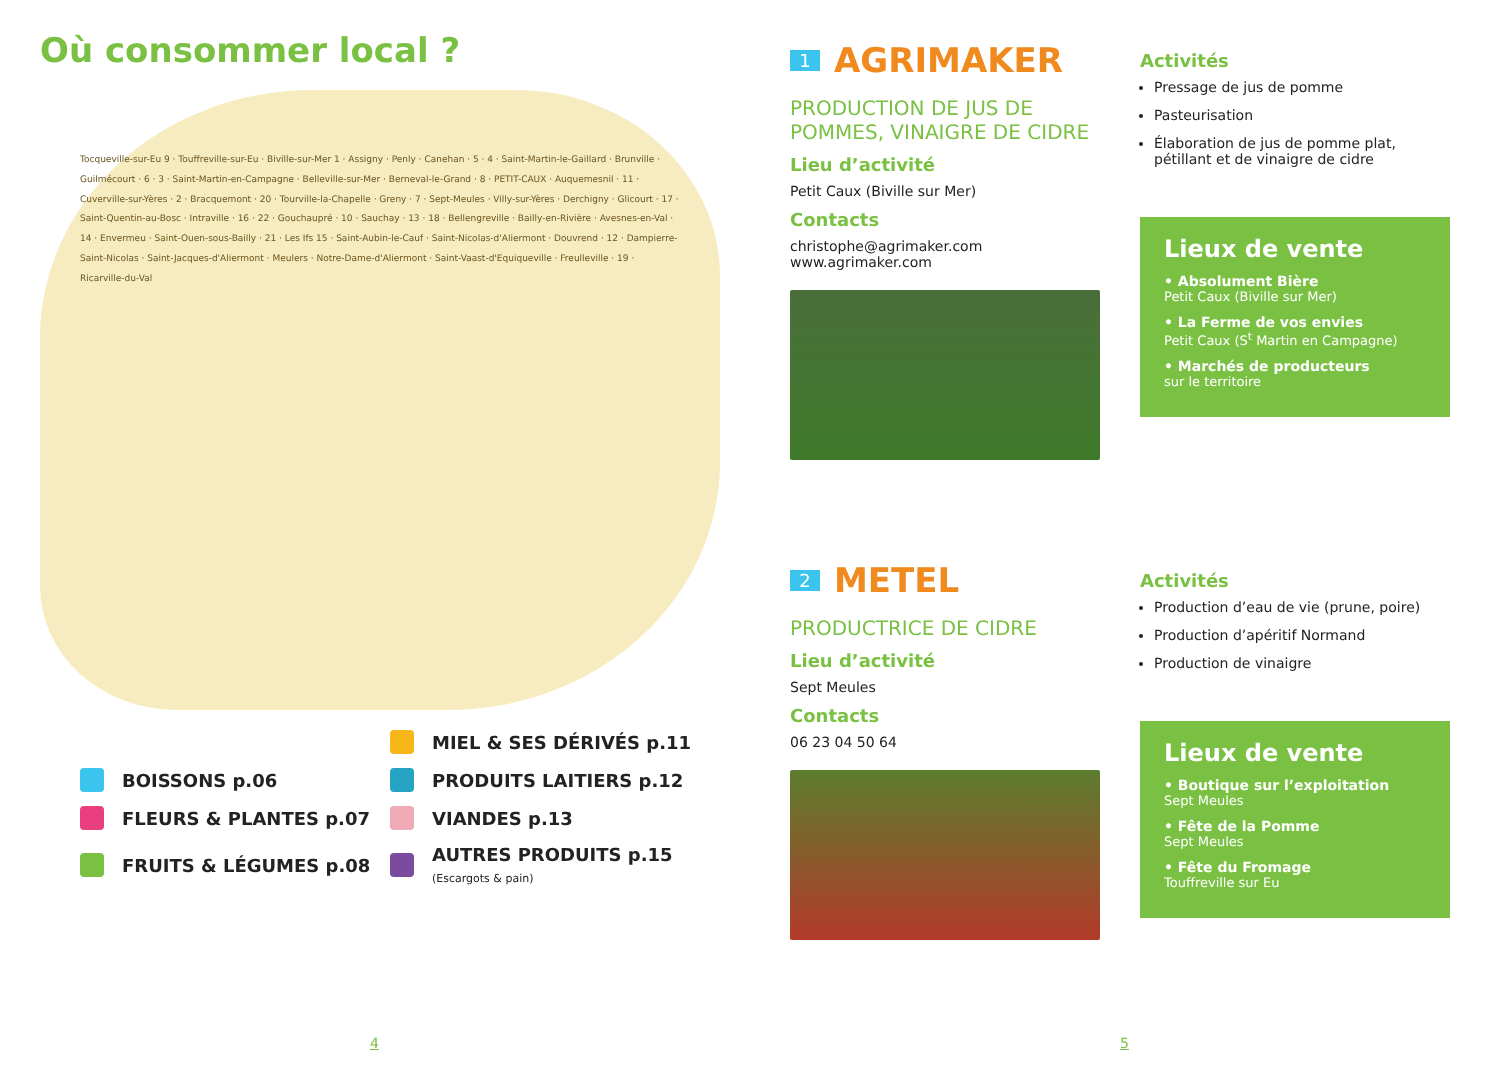Où consommer local ?
Tocqueville-sur-Eu 9 · Touffreville-sur-Eu · Biville-sur-Mer 1 · Assigny · Penly · Canehan · 5 · 4 · Saint-Martin-le-Gaillard · Brunville · Guilmécourt · 6 · 3 · Saint-Martin-en-Campagne · Belleville-sur-Mer · Berneval-le-Grand · 8 · PETIT-CAUX · Auquemesnil · 11 · Cuverville-sur-Yères · 2 · Bracquemont · 20 · Tourville-la-Chapelle · Greny · 7 · Sept-Meules · Villy-sur-Yères · Derchigny · Glicourt · 17 · Saint-Quentin-au-Bosc · Intraville · 16 · 22 · Gouchaupré · 10 · Sauchay · 13 · 18 · Bellengreville · Bailly-en-Rivière · Avesnes-en-Val · 14 · Envermeu · Saint-Ouen-sous-Bailly · 21 · Les Ifs 15 · Saint-Aubin-le-Cauf · Saint-Nicolas-d'Aliermont · Douvrend · 12 · Dampierre-Saint-Nicolas · Saint-Jacques-d'Aliermont · Meulers · Notre-Dame-d'Aliermont · Saint-Vaast-d'Equiqueville · Freulleville · 19 · Ricarville-du-Val
MIEL & SES DÉRIVÉS p.11
BOISSONS p.06
PRODUITS LAITIERS p.12
FLEURS & PLANTES p.07
VIANDES p.13
FRUITS & LÉGUMES p.08
AUTRES PRODUITS p.15
(Escargots & pain)
4
1
AGRIMAKER
PRODUCTION DE JUS DE POMMES, VINAIGRE DE CIDRE
Lieu d’activité
Petit Caux (Biville sur Mer)
Contacts
christophe@agrimaker.com
www.agrimaker.com
Activités
Pressage de jus de pomme
Pasteurisation
Élaboration de jus de pomme plat, pétillant et de vinaigre de cidre
Lieux de vente
• Absolument Bière
Petit Caux (Biville sur Mer)
• La Ferme de vos envies
Petit Caux (S<sup>t</sup> Martin en Campagne)
• Marchés de producteurs
sur le territoire
2
METEL
PRODUCTRICE DE CIDRE
Lieu d’activité
Sept Meules
Contacts
06 23 04 50 64
Activités
Production d’eau de vie (prune, poire)
Production d’apéritif Normand
Production de vinaigre
Lieux de vente
• Boutique sur l’exploitation
Sept Meules
• Fête de la Pomme
Sept Meules
• Fête du Fromage
Touffreville sur Eu
5